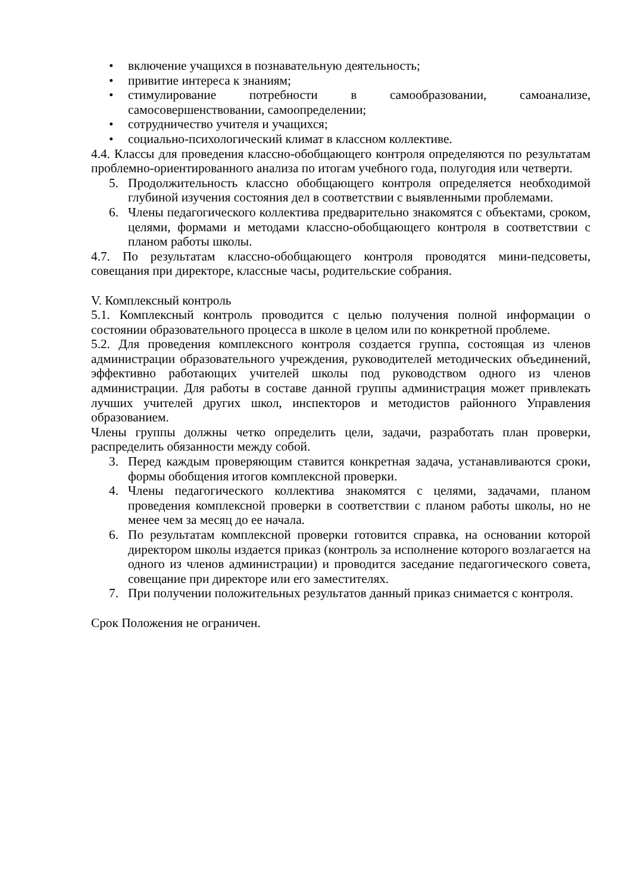• включение учащихся в познавательную деятельность;
• привитие интереса к знаниям;
• стимулирование потребности в самообразовании, самоанализе, самосовершенствовании, самоопределении;
• сотрудничество учителя и учащихся;
• социально-психологический климат в классном коллективе.
4.4. Классы для проведения классно-обобщающего контроля определяются по результатам проблемно-ориентированного анализа по итогам учебного года, полугодия или четверти.
5. Продолжительность классно обобщающего контроля определяется необходимой глубиной изучения состояния дел в соответствии с выявленными проблемами.
6. Члены педагогического коллектива предварительно знакомятся с объектами, сроком, целями, формами и методами классно-обобщающего контроля в соответствии с планом работы школы.
4.7. По результатам классно-обобщающего контроля проводятся мини-педсоветы, совещания при директоре, классные часы, родительские собрания.
V. Комплексный контроль
5.1. Комплексный контроль проводится с целью получения полной информации о состоянии образовательного процесса в школе в целом или по конкретной проблеме.
5.2. Для проведения комплексного контроля создается группа, состоящая из членов администрации образовательного учреждения, руководителей методических объединений, эффективно работающих учителей школы под руководством одного из членов администрации. Для работы в составе данной группы администрация может привлекать лучших учителей других школ, инспекторов и методистов районного Управления образованием.
Члены группы должны четко определить цели, задачи, разработать план проверки, распределить обязанности между собой.
3. Перед каждым проверяющим ставится конкретная задача, устанавливаются сроки, формы обобщения итогов комплексной проверки.
4. Члены педагогического коллектива знакомятся с целями, задачами, планом проведения комплексной проверки в соответствии с планом работы школы, но не менее чем за месяц до ее начала.
6. По результатам комплексной проверки готовится справка, на основании которой директором школы издается приказ (контроль за исполнение которого возлагается на одного из членов администрации) и проводится заседание педагогического совета, совещание при директоре или его заместителях.
7. При получении положительных результатов данный приказ снимается с контроля.
Срок Положения не ограничен.